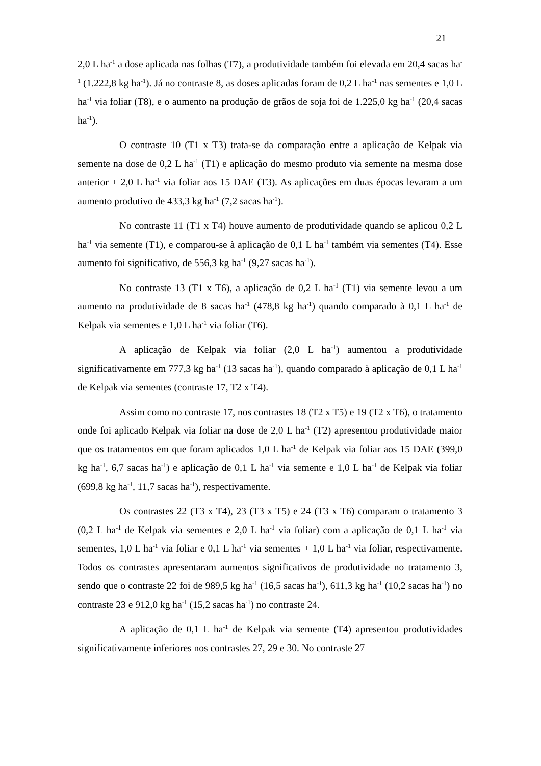21
2,0 L ha<sup>-1</sup> a dose aplicada nas folhas (T7), a produtividade também foi elevada em 20,4 sacas ha<sup>-1</sup> (1.222,8 kg ha<sup>-1</sup>). Já no contraste 8, as doses aplicadas foram de 0,2 L ha<sup>-1</sup> nas sementes e 1,0 L ha<sup>-1</sup> via foliar (T8), e o aumento na produção de grãos de soja foi de 1.225,0 kg ha<sup>-1</sup> (20,4 sacas ha<sup>-1</sup>).
O contraste 10 (T1 x T3) trata-se da comparação entre a aplicação de Kelpak via semente na dose de 0,2 L ha<sup>-1</sup> (T1) e aplicação do mesmo produto via semente na mesma dose anterior + 2,0 L ha<sup>-1</sup> via foliar aos 15 DAE (T3). As aplicações em duas épocas levaram a um aumento produtivo de 433,3 kg ha<sup>-1</sup> (7,2 sacas ha<sup>-1</sup>).
No contraste 11 (T1 x T4) houve aumento de produtividade quando se aplicou 0,2 L ha<sup>-1</sup> via semente (T1), e comparou-se à aplicação de 0,1 L ha<sup>-1</sup> também via sementes (T4). Esse aumento foi significativo, de 556,3 kg ha<sup>-1</sup> (9,27 sacas ha<sup>-1</sup>).
No contraste 13 (T1 x T6), a aplicação de 0,2 L ha<sup>-1</sup> (T1) via semente levou a um aumento na produtividade de 8 sacas ha<sup>-1</sup> (478,8 kg ha<sup>-1</sup>) quando comparado à 0,1 L ha<sup>-1</sup> de Kelpak via sementes e 1,0 L ha<sup>-1</sup> via foliar (T6).
A aplicação de Kelpak via foliar (2,0 L ha<sup>-1</sup>) aumentou a produtividade significativamente em 777,3 kg ha<sup>-1</sup> (13 sacas ha<sup>-1</sup>), quando comparado à aplicação de 0,1 L ha<sup>-1</sup> de Kelpak via sementes (contraste 17, T2 x T4).
Assim como no contraste 17, nos contrastes 18 (T2 x T5) e 19 (T2 x T6), o tratamento onde foi aplicado Kelpak via foliar na dose de 2,0 L ha<sup>-1</sup> (T2) apresentou produtividade maior que os tratamentos em que foram aplicados 1,0 L ha<sup>-1</sup> de Kelpak via foliar aos 15 DAE (399,0 kg ha<sup>-1</sup>, 6,7 sacas ha<sup>-1</sup>) e aplicação de 0,1 L ha<sup>-1</sup> via semente e 1,0 L ha<sup>-1</sup> de Kelpak via foliar (699,8 kg ha<sup>-1</sup>, 11,7 sacas ha<sup>-1</sup>), respectivamente.
Os contrastes 22 (T3 x T4), 23 (T3 x T5) e 24 (T3 x T6) comparam o tratamento 3 (0,2 L ha<sup>-1</sup> de Kelpak via sementes e 2,0 L ha<sup>-1</sup> via foliar) com a aplicação de 0,1 L ha<sup>-1</sup> via sementes, 1,0 L ha<sup>-1</sup> via foliar e 0,1 L ha<sup>-1</sup> via sementes + 1,0 L ha<sup>-1</sup> via foliar, respectivamente. Todos os contrastes apresentaram aumentos significativos de produtividade no tratamento 3, sendo que o contraste 22 foi de 989,5 kg ha<sup>-1</sup> (16,5 sacas ha<sup>-1</sup>), 611,3 kg ha<sup>-1</sup> (10,2 sacas ha<sup>-1</sup>) no contraste 23 e 912,0 kg ha<sup>-1</sup> (15,2 sacas ha<sup>-1</sup>) no contraste 24.
A aplicação de 0,1 L ha<sup>-1</sup> de Kelpak via semente (T4) apresentou produtividades significativamente inferiores nos contrastes 27, 29 e 30. No contraste 27